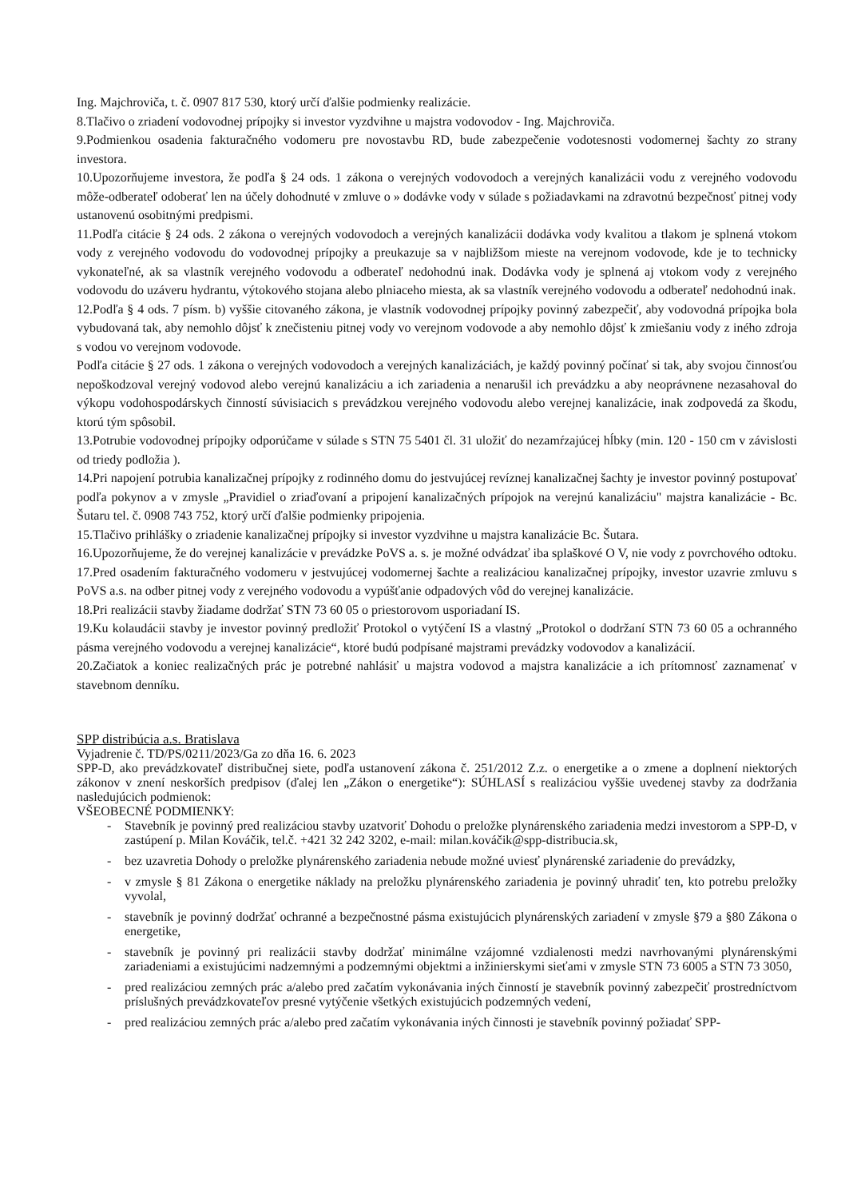Ing. Majchroviča, t. č. 0907 817 530, ktorý určí ďalšie podmienky realizácie.
8.Tlačivo o zriadení vodovodnej prípojky si investor vyzdvihne u majstra vodovodov - Ing. Majchroviča.
9.Podmienkou osadenia fakturačného vodomeru pre novostavbu RD, bude zabezpečenie vodotesnosti vodomernej šachty zo strany investora.
10.Upozorňujeme investora, že podľa § 24 ods. 1 zákona o verejných vodovodoch a verejných kanalizácii vodu z verejného vodovodu môže-odberateľ odoberať len na účely dohodnuté v zmluve o » dodávke vody v súlade s požiadavkami na zdravotnú bezpečnosť pitnej vody ustanovenú osobitnými predpismi.
11.Podľa citácie § 24 ods. 2 zákona o verejných vodovodoch a verejných kanalizácii dodávka vody kvalitou a tlakom je splnená vtokom vody z verejného vodovodu do vodovodnej prípojky a preukazuje sa v najbližšom mieste na verejnom vodovode, kde je to technicky vykonateľné, ak sa vlastník verejného vodovodu a odberateľ nedohodnú inak. Dodávka vody je splnená aj vtokom vody z verejného vodovodu do uzáveru hydrantu, výtokového stojana alebo plniaceho miesta, ak sa vlastník verejného vodovodu a odberateľ nedohodnú inak.
12.Podľa § 4 ods. 7 písm. b) vyššie citovaného zákona, je vlastník vodovodnej prípojky povinný zabezpečiť, aby vodovodná prípojka bola vybudovaná tak, aby nemohlo dôjsť k znečisteniu pitnej vody vo verejnom vodovode a aby nemohlo dôjsť k zmiešaniu vody z iného zdroja s vodou vo verejnom vodovode.
Podľa citácie § 27 ods. 1 zákona o verejných vodovodoch a verejných kanalizáciách, je každý povinný počínať si tak, aby svojou činnosťou nepoškodzoval verejný vodovod alebo verejnú kanalizáciu a ich zariadenia a nenarušil ich prevádzku a aby neoprávnene nezasahoval do výkopu vodohospodárskych činností súvisiacich s prevádzkou verejného vodovodu alebo verejnej kanalizácie, inak zodpovedá za škodu, ktorú tým spôsobil.
13.Potrubie vodovodnej prípojky odporúčame v súlade s STN 75 5401 čl. 31 uložiť do nezamŕzajúcej hĺbky (min. 120 - 150 cm v závislosti od triedy podložia ).
14.Pri napojení potrubia kanalizačnej prípojky z rodinného domu do jestvujúcej revíznej kanalizačnej šachty je investor povinný postupovať podľa pokynov a v zmysle „Pravidiel o zriaďovaní a pripojení kanalizačných prípojok na verejnú kanalizáciu" majstra kanalizácie - Bc. Šutaru tel. č. 0908 743 752, ktorý určí ďalšie podmienky pripojenia.
15.Tlačivo prihlášky o zriadenie kanalizačnej prípojky si investor vyzdvihne u majstra kanalizácie Bc. Šutara.
16.Upozorňujeme, že do verejnej kanalizácie v prevádzke PoVS a. s. je možné odvádzať iba splaškové O V, nie vody z povrchového odtoku.
17.Pred osadením fakturačného vodomeru v jestvujúcej vodomernej šachte a realizáciou kanalizačnej prípojky, investor uzavrie zmluvu s PoVS a.s. na odber pitnej vody z verejného vodovodu a vypúšťanie odpadových vôd do verejnej kanalizácie.
18.Pri realizácii stavby žiadame dodržať STN 73 60 05 o priestorovom usporiadaní IS.
19.Ku kolaudácii stavby je investor povinný predložiť Protokol o vytýčení IS a vlastný „Protokol o dodržaní STN 73 60 05 a ochranného pásma verejného vodovodu a verejnej kanalizácie“, ktoré budú podpísané majstrami prevádzky vodovodov a kanalizácií.
20.Začiatok a koniec realizačných prác je potrebné nahlásiť u majstra vodovod a majstra kanalizácie a ich prítomnosť zaznamenať v stavebnom denníku.
SPP distribúcia a.s. Bratislava
Vyjadrenie č. TD/PS/0211/2023/Ga zo dňa 16. 6. 2023
SPP-D, ako prevádzkovateľ distribučnej siete, podľa ustanovení zákona č. 251/2012 Z.z. o energetike a o zmene a doplnení niektorých zákonov v znení neskorších predpisov (ďalej len „Zákon o energetike“): SÚHLASÍ s realizáciou vyššie uvedenej stavby za dodržania nasledujúcich podmienok:
VŠEOBECNÉ PODMIENKY:
- Stavebník je povinný pred realizáciou stavby uzatvoriť Dohodu o preložke plynárenského zariadenia medzi investorom a SPP-D, v zastúpení p. Milan Kováčik, tel.č. +421 32 242 3202, e-mail: milan.kováčik@spp-distribucia.sk,
- bez uzavretia Dohody o preložke plynárenského zariadenia nebude možné uviesť plynárenské zariadenie do prevádzky,
- v zmysle § 81 Zákona o energetike náklady na preložku plynárenského zariadenia je povinný uhradiť ten, kto potrebu preložky vyvolal,
- stavebník je povinný dodržať ochranné a bezpečnostné pásma existujúcich plynárenských zariadení v zmysle §79 a §80 Zákona o energetike,
- stavebník je povinný pri realizácii stavby dodržať minimálne vzájomné vzdialenosti medzi navrhovanými plynárenskými zariadeniami a existujúcimi nadzemnými a podzemnými objektmi a inžinierskymi sieťami v zmysle STN 73 6005 a STN 73 3050,
- pred realizáciou zemných prác a/alebo pred začatím vykonávania iných činností je stavebník povinný zabezpečiť prostredníctvom príslušných prevádzkovateľov presné vytýčenie všetkých existujúcich podzemných vedení,
- pred realizáciou zemných prác a/alebo pred začatím vykonávania iných činnosti je stavebník povinný požiadať SPP-